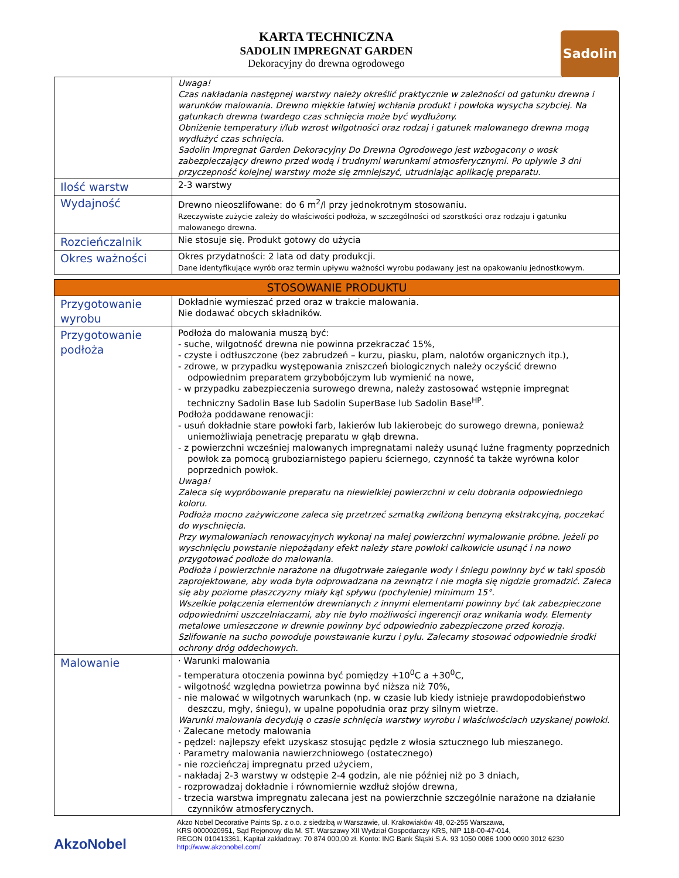Sadolin
KARTA TECHNICZNA
SADOLIN IMPREGNAT GARDEN
Dekoracyjny do drewna ogrodowego
| | Uwaga! Czas nakładania następnej warstwy należy określić praktycznie w zależności od gatunku drewna i warunków malowania. Drewno miękkie łatwiej wchłania produkt i powłoka wysycha szybciej. Na gatunkach drewna twardego czas schnięcia może być wydłużony. Obniżenie temperatury i/lub wzrost wilgotności oraz rodzaj i gatunek malowanego drewna mogą wydłużyć czas schnięcia. Sadolin Impregnat Garden Dekoracyjny Do Drewna Ogrodowego jest wzbogacony o wosk zabezpieczający drewno przed wodą i trudnymi warunkami atmosferycznymi. Po upływie 3 dni przyczepność kolejnej warstwy może się zmniejszyć, utrudniając aplikację preparatu. |
| Ilość warstw | 2-3 warstwy |
| Wydajność | Drewno nieoszlifowane: do 6 m<sup>2</sup>/l przy jednokrotnym stosowaniu. Rzeczywiste zużycie zależy do właściwości podłoża, w szczególności od szorstkości oraz rodzaju i gatunku malowanego drewna. |
| Rozcieńczalnik | Nie stosuje się. Produkt gotowy do użycia |
| Okres ważności | Okres przydatności: 2 lata od daty produkcji. Dane identyfikujące wyrób oraz termin upływu ważności wyrobu podawany jest na opakowaniu jednostkowym. |
| STOSOWANIE PRODUKTU | |
| Przygotowanie wyrobu | Dokładnie wymieszać przed oraz w trakcie malowania. Nie dodawać obcych składników. |
| Przygotowanie podłoża | Podłoża do malowania muszą być: - suche, wilgotność drewna nie powinna przekraczać 15%, - czyste i odtłuszczone (bez zabrudzeń – kurzu, piasku, plam, nalotów organicznych itp.), - zdrowe, w przypadku występowania zniszczeń biologicznych należy oczyścić drewno odpowiednim preparatem grzybobójczym lub wymienić na nowe, - w przypadku zabezpieczenia surowego drewna, należy zastosować wstępnie impregnat techniczny Sadolin Base lub Sadolin SuperBase lub Sadolin Base<sup>HP</sup>. Podłoża poddawane renowacji: - usuń dokładnie stare powłoki farb, lakierów lub lakierobejc do surowego drewna, ponieważ uniemożliwiają penetrację preparatu w głąb drewna. - z powierzchni wcześniej malowanych impregnatami należy usunąć luźne fragmenty poprzednich powłok za pomocą gruboziarnistego papieru ściernego, czynność ta także wyrówna kolor poprzednich powłok. Uwaga! Zaleca się wypróbowanie preparatu na niewielkiej powierzchni w celu dobrania odpowiedniego koloru. Podłoża mocno zażywiczone zaleca się przetrzeć szmatką zwilżoną benzyną ekstrakcyjną, poczekać do wyschnięcia. Przy wymalowaniach renowacyjnych wykonaj na małej powierzchni wymalowanie próbne. Jeżeli po wyschnięciu powstanie niepożądany efekt należy stare powłoki całkowicie usunąć i na nowo przygotować podłoże do malowania. Podłoża i powierzchnie narażone na długotrwałe zaleganie wody i śniegu powinny być w taki sposób zaprojektowane, aby woda była odprowadzana na zewnątrz i nie mogła się nigdzie gromadzić. Zaleca się aby poziome płaszczyzny miały kąt spływu (pochylenie) minimum 15°. Wszelkie połączenia elementów drewnianych z innymi elementami powinny być tak zabezpieczone odpowiednimi uszczelniaczami, aby nie było możliwości ingerencji oraz wnikania wody. Elementy metalowe umieszczone w drewnie powinny być odpowiednio zabezpieczone przed korozją. Szlifowanie na sucho powoduje powstawanie kurzu i pyłu. Zalecamy stosować odpowiednie środki ochrony dróg oddechowych. |
| Malowanie | · Warunki malowania - temperatura otoczenia powinna być pomiędzy +10<sup>0</sup>C a +30<sup>0</sup>C, - wilgotność względna powietrza powinna być niższa niż 70%, - nie malować w wilgotnych warunkach (np. w czasie lub kiedy istnieje prawdopodobieństwo deszczu, mgły, śniegu), w upalne popołudnia oraz przy silnym wietrze. Warunki malowania decydują o czasie schnięcia warstwy wyrobu i właściwościach uzyskanej powłoki. · Zalecane metody malowania - pędzel: najlepszy efekt uzyskasz stosując pędzle z włosia sztucznego lub mieszanego. · Parametry malowania nawierzchniowego (ostatecznego) - nie rozcieńczaj impregnatu przed użyciem, - nakładaj 2-3 warstwy w odstępie 2-4 godzin, ale nie później niż po 3 dniach, - rozprowadzaj dokładnie i równomiernie wzdłuż słojów drewna, - trzecia warstwa impregnatu zalecana jest na powierzchnie szczególnie narażone na działanie czynników atmosferycznych. |
AkzoNobel
Akzo Nobel Decorative Paints Sp. z o.o. z siedzibą w Warszawie, ul. Krakowiaków 48, 02-255 Warszawa,
KRS 0000020951, Sąd Rejonowy dla M. ST. Warszawy XII Wydział Gospodarczy KRS, NIP 118-00-47-014,
REGON 010413361, Kapitał zakładowy: 70 874 000,00 zł. Konto: ING Bank Śląski S.A. 93 1050 0086 1000 0090 3012 6230
http://www.akzonobel.com/